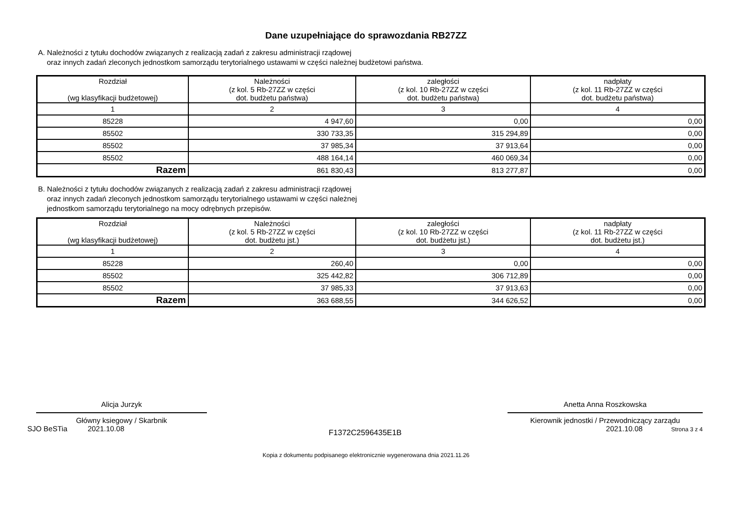Dane uzupełniające do sprawozdania RB27ZZ
A. Należności z tytułu dochodów związanych z realizacją zadań z zakresu administracji rządowej
oraz innych zadań zleconych jednostkom samorządu terytorialnego ustawami w części należnej budżetowi państwa.
| Rozdział (wg klasyfikacji budżetowej) | Należności (z kol. 5 Rb-27ZZ w części dot. budżetu państwa) | zaległości (z kol. 10 Rb-27ZZ w części dot. budżetu państwa) | nadpłaty (z kol. 11 Rb-27ZZ w części dot. budżetu państwa) |
| --- | --- | --- | --- |
| 1 | 2 | 3 | 4 |
| 85228 | 4 947,60 | 0,00 | 0,00 |
| 85502 | 330 733,35 | 315 294,89 | 0,00 |
| 85502 | 37 985,34 | 37 913,64 | 0,00 |
| 85502 | 488 164,14 | 460 069,34 | 0,00 |
| Razem | 861 830,43 | 813 277,87 | 0,00 |
B. Należności z tytułu dochodów związanych z realizacją zadań z zakresu administracji rządowej
oraz innych zadań zleconych jednostkom samorządu terytorialnego ustawami w części należnej
jednostkom samorządu terytorialnego na mocy odrębnych przepisów.
| Rozdział (wg klasyfikacji budżetowej) | Należności (z kol. 5 Rb-27ZZ w części dot. budżetu jst.) | zaległości (z kol. 10 Rb-27ZZ w części dot. budżetu jst.) | nadpłaty (z kol. 11 Rb-27ZZ w części dot. budżetu jst.) |
| --- | --- | --- | --- |
| 1 | 2 | 3 | 4 |
| 85228 | 260,40 | 0,00 | 0,00 |
| 85502 | 325 442,82 | 306 712,89 | 0,00 |
| 85502 | 37 985,33 | 37 913,63 | 0,00 |
| Razem | 363 688,55 | 344 626,52 | 0,00 |
Alicja Jurzyk
Główny ksiegowy / Skarbnik
Anetta Anna Roszkowska
Kierownik jednostki / Przewodniczący zarządu
SJO BeSTia 2021.10.08
F1372C2596435E1B
2021.10.08 Strona 3 z 4
Kopia z dokumentu podpisanego elektronicznie wygenerowana dnia 2021.11.26